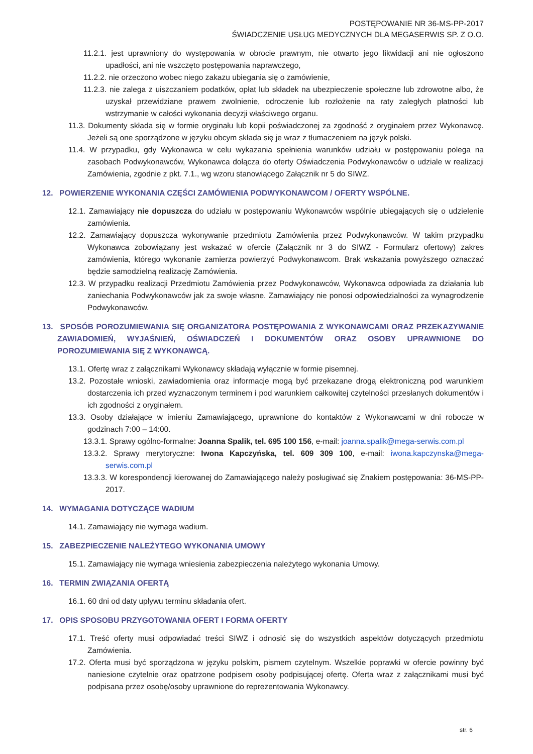POSTĘPOWANIE NR 36-MS-PP-2017
ŚWIADCZENIE USŁUG MEDYCZNYCH DLA MEGASERWIS SP. Z O.O.
11.2.1. jest uprawniony do występowania w obrocie prawnym, nie otwarto jego likwidacji ani nie ogłoszono upadłości, ani nie wszczęto postępowania naprawczego,
11.2.2. nie orzeczono wobec niego zakazu ubiegania się o zamówienie,
11.2.3. nie zalega z uiszczaniem podatków, opłat lub składek na ubezpieczenie społeczne lub zdrowotne albo, że uzyskał przewidziane prawem zwolnienie, odroczenie lub rozłożenie na raty zaległych płatności lub wstrzymanie w całości wykonania decyzji właściwego organu.
11.3. Dokumenty składa się w formie oryginału lub kopii poświadczonej za zgodność z oryginałem przez Wykonawcę. Jeżeli są one sporządzone w języku obcym składa się je wraz z tłumaczeniem na język polski.
11.4. W przypadku, gdy Wykonawca w celu wykazania spełnienia warunków udziału w postępowaniu polega na zasobach Podwykonawców, Wykonawca dołącza do oferty Oświadczenia Podwykonawców o udziale w realizacji Zamówienia, zgodnie z pkt. 7.1., wg wzoru stanowiącego Załącznik nr 5 do SIWZ.
12. POWIERZENIE WYKONANIA CZĘŚCI ZAMÓWIENIA PODWYKONAWCOM / OFERTY WSPÓLNE.
12.1. Zamawiający nie dopuszcza do udziału w postępowaniu Wykonawców wspólnie ubiegających się o udzielenie zamówienia.
12.2. Zamawiający dopuszcza wykonywanie przedmiotu Zamówienia przez Podwykonawców. W takim przypadku Wykonawca zobowiązany jest wskazać w ofercie (Załącznik nr 3 do SIWZ - Formularz ofertowy) zakres zamówienia, którego wykonanie zamierza powierzyć Podwykonawcom. Brak wskazania powyższego oznaczać będzie samodzielną realizację Zamówienia.
12.3. W przypadku realizacji Przedmiotu Zamówienia przez Podwykonawców, Wykonawca odpowiada za działania lub zaniechania Podwykonawców jak za swoje własne. Zamawiający nie ponosi odpowiedzialności za wynagrodzenie Podwykonawców.
13. SPOSÓB POROZUMIEWANIA SIĘ ORGANIZATORA POSTĘPOWANIA Z WYKONAWCAMI ORAZ PRZEKAZYWANIE ZAWIADOMIEŃ, WYJAŚNIEŃ, OŚWIADCZEŃ I DOKUMENTÓW ORAZ OSOBY UPRAWNIONE DO POROZUMIEWANIA SIĘ Z WYKONAWCĄ.
13.1. Ofertę wraz z załącznikami Wykonawcy składają wyłącznie w formie pisemnej.
13.2. Pozostałe wnioski, zawiadomienia oraz informacje mogą być przekazane drogą elektroniczną pod warunkiem dostarczenia ich przed wyznaczonym terminem i pod warunkiem całkowitej czytelności przesłanych dokumentów i ich zgodności z oryginałem.
13.3. Osoby działające w imieniu Zamawiającego, uprawnione do kontaktów z Wykonawcami w dni robocze w godzinach 7:00 – 14:00.
13.3.1. Sprawy ogólno-formalne: Joanna Spalik, tel. 695 100 156, e-mail: joanna.spalik@mega-serwis.com.pl
13.3.2. Sprawy merytoryczne: Iwona Kapczyńska, tel. 609 309 100, e-mail: iwona.kapczynska@mega-serwis.com.pl
13.3.3. W korespondencji kierowanej do Zamawiającego należy posługiwać się Znakiem postępowania: 36-MS-PP-2017.
14. WYMAGANIA DOTYCZĄCE WADIUM
14.1. Zamawiający nie wymaga wadium.
15. ZABEZPIECZENIE NALEŻYTEGO WYKONANIA UMOWY
15.1. Zamawiający nie wymaga wniesienia zabezpieczenia należytego wykonania Umowy.
16. TERMIN ZWIĄZANIA OFERTĄ
16.1. 60 dni od daty upływu terminu składania ofert.
17. OPIS SPOSOBU PRZYGOTOWANIA OFERT I FORMA OFERTY
17.1. Treść oferty musi odpowiadać treści SIWZ i odnosić się do wszystkich aspektów dotyczących przedmiotu Zamówienia.
17.2. Oferta musi być sporządzona w języku polskim, pismem czytelnym. Wszelkie poprawki w ofercie powinny być naniesione czytelnie oraz opatrzone podpisem osoby podpisującej ofertę. Oferta wraz z załącznikami musi być podpisana przez osobę/osoby uprawnione do reprezentowania Wykonawcy.
str. 6